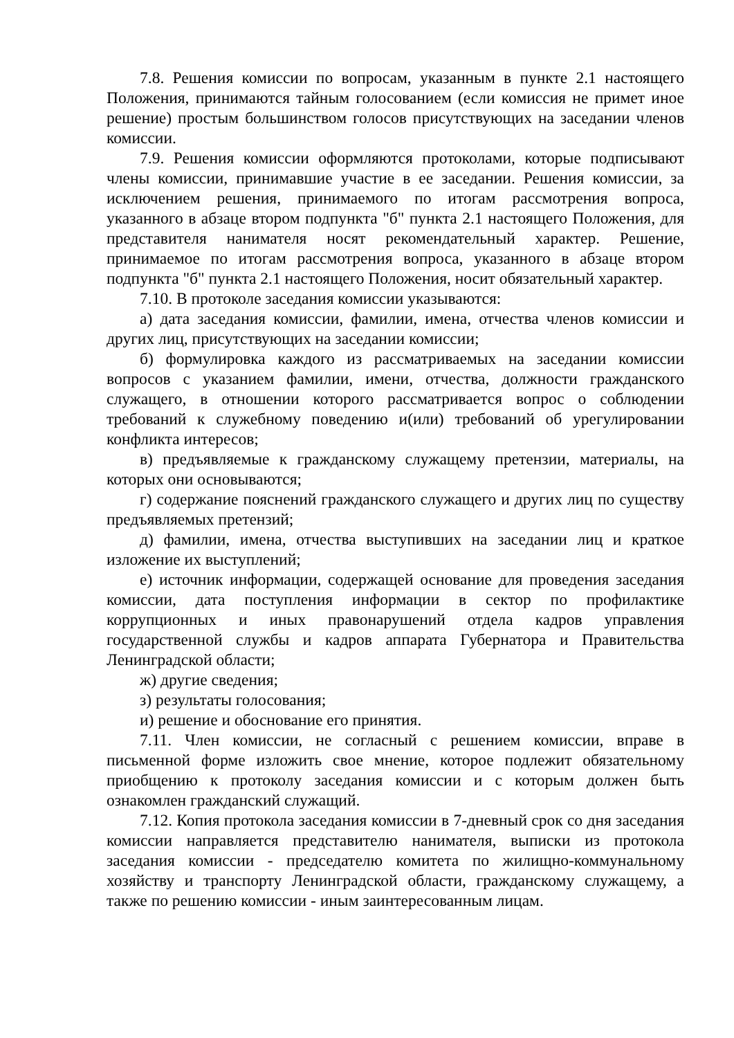7.8. Решения комиссии по вопросам, указанным в пункте 2.1 настоящего Положения, принимаются тайным голосованием (если комиссия не примет иное решение) простым большинством голосов присутствующих на заседании членов комиссии.
7.9. Решения комиссии оформляются протоколами, которые подписывают члены комиссии, принимавшие участие в ее заседании. Решения комиссии, за исключением решения, принимаемого по итогам рассмотрения вопроса, указанного в абзаце втором подпункта "б" пункта 2.1 настоящего Положения, для представителя нанимателя носят рекомендательный характер. Решение, принимаемое по итогам рассмотрения вопроса, указанного в абзаце втором подпункта "б" пункта 2.1 настоящего Положения, носит обязательный характер.
7.10. В протоколе заседания комиссии указываются:
а) дата заседания комиссии, фамилии, имена, отчества членов комиссии и других лиц, присутствующих на заседании комиссии;
б) формулировка каждого из рассматриваемых на заседании комиссии вопросов с указанием фамилии, имени, отчества, должности гражданского служащего, в отношении которого рассматривается вопрос о соблюдении требований к служебному поведению и(или) требований об урегулировании конфликта интересов;
в) предъявляемые к гражданскому служащему претензии, материалы, на которых они основываются;
г) содержание пояснений гражданского служащего и других лиц по существу предъявляемых претензий;
д) фамилии, имена, отчества выступивших на заседании лиц и краткое изложение их выступлений;
е) источник информации, содержащей основание для проведения заседания комиссии, дата поступления информации в сектор по профилактике коррупционных и иных правонарушений отдела кадров управления государственной службы и кадров аппарата Губернатора и Правительства Ленинградской области;
ж) другие сведения;
з) результаты голосования;
и) решение и обоснование его принятия.
7.11. Член комиссии, не согласный с решением комиссии, вправе в письменной форме изложить свое мнение, которое подлежит обязательному приобщению к протоколу заседания комиссии и с которым должен быть ознакомлен гражданский служащий.
7.12. Копия протокола заседания комиссии в 7-дневный срок со дня заседания комиссии направляется представителю нанимателя, выписки из протокола заседания комиссии - председателю комитета по жилищно-коммунальному хозяйству и транспорту Ленинградской области, гражданскому служащему, а также по решению комиссии - иным заинтересованным лицам.